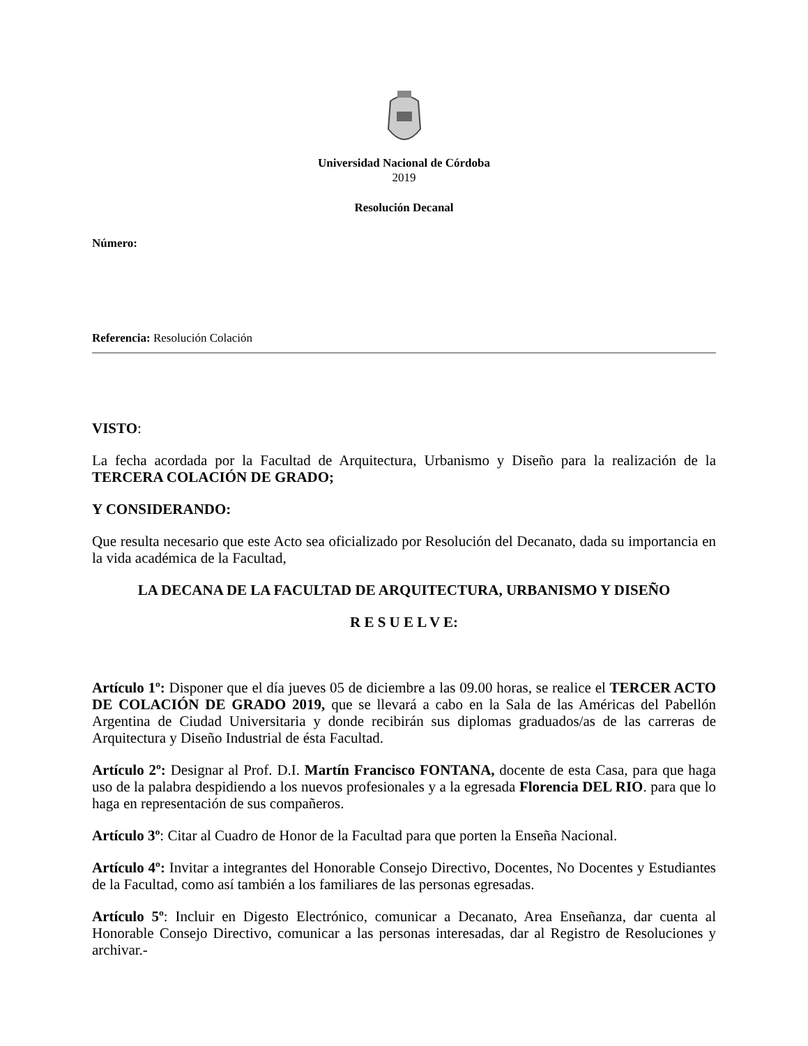Universidad Nacional de Córdoba
2019
Resolución Decanal
Número:
Referencia: Resolución Colación
VISTO:
La fecha acordada por la Facultad de Arquitectura, Urbanismo y Diseño para la realización de la TERCERA COLACIÓN DE GRADO;
Y CONSIDERANDO:
Que resulta necesario que este Acto sea oficializado por Resolución del Decanato, dada su importancia en la vida académica de la Facultad,
LA DECANA DE LA FACULTAD DE ARQUITECTURA, URBANISMO Y DISEÑO
R E S U E L V E:
Artículo 1º: Disponer que el día jueves 05 de diciembre a las 09.00 horas, se realice el TERCER ACTO DE COLACIÓN DE GRADO 2019, que se llevará a cabo en la Sala de las Américas del Pabellón Argentina de Ciudad Universitaria y donde recibirán sus diplomas graduados/as de las carreras de Arquitectura y Diseño Industrial de ésta Facultad.
Artículo 2º: Designar al Prof. D.I. Martín Francisco FONTANA, docente de esta Casa, para que haga uso de la palabra despidiendo a los nuevos profesionales y a la egresada Florencia DEL RIO. para que lo haga en representación de sus compañeros.
Artículo 3º: Citar al Cuadro de Honor de la Facultad para que porten la Enseña Nacional.
Artículo 4º: Invitar a integrantes del Honorable Consejo Directivo, Docentes, No Docentes y Estudiantes de la Facultad, como así también a los familiares de las personas egresadas.
Artículo 5º: Incluir en Digesto Electrónico, comunicar a Decanato, Area Enseñanza, dar cuenta al Honorable Consejo Directivo, comunicar a las personas interesadas, dar al Registro de Resoluciones y archivar.-